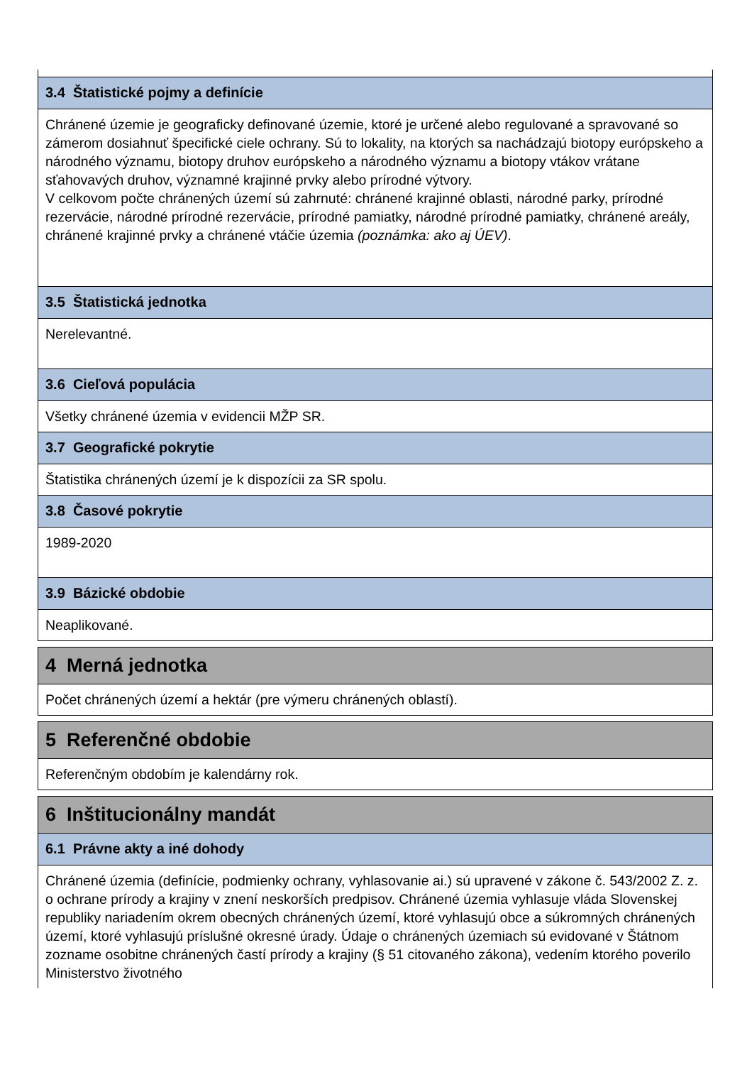3.4 Štatistické pojmy a definície
Chránené územie je geograficky definované územie, ktoré je určené alebo regulované a spravované so zámerom dosiahnuť špecifické ciele ochrany. Sú to lokality, na ktorých sa nachádzajú biotopy európskeho a národného významu, biotopy druhov európskeho a národného významu a biotopy vtákov vrátane sťahovavých druhov, významné krajinné prvky alebo prírodné výtvory.
V celkovom počte chránených území sú zahrnuté: chránené krajinné oblasti, národné parky, prírodné rezervácie, národné prírodné rezervácie, prírodné pamiatky, národné prírodné pamiatky, chránené areály, chránené krajinné prvky a chránené vtáčie územia (poznámka: ako aj ÚEV).
3.5 Štatistická jednotka
Nerelevantné.
3.6 Cieľová populácia
Všetky chránené územia v evidencii MŽP SR.
3.7 Geografické pokrytie
Štatistika chránených území je k dispozícii za SR spolu.
3.8 Časové pokrytie
1989-2020
3.9 Bázické obdobie
Neaplikované.
4 Merná jednotka
Počet chránených území a hektár (pre výmeru chránených oblastí).
5 Referenčné obdobie
Referenčným obdobím je kalendárny rok.
6 Inštitucionálny mandát
6.1 Právne akty a iné dohody
Chránené územia (definície, podmienky ochrany, vyhlasovanie ai.) sú upravené v zákone č. 543/2002 Z. z. o ochrane prírody a krajiny v znení neskorších predpisov. Chránené územia vyhlasuje vláda Slovenskej republiky nariadením okrem obecných chránených území, ktoré vyhlasujú obce a súkromných chránených území, ktoré vyhlasujú príslušné okresné úrady. Údaje o chránených územiach sú evidované v Štátnom zozname osobitne chránených častí prírody a krajiny (§ 51 citovaného zákona), vedením ktorého poverilo Ministerstvo životného